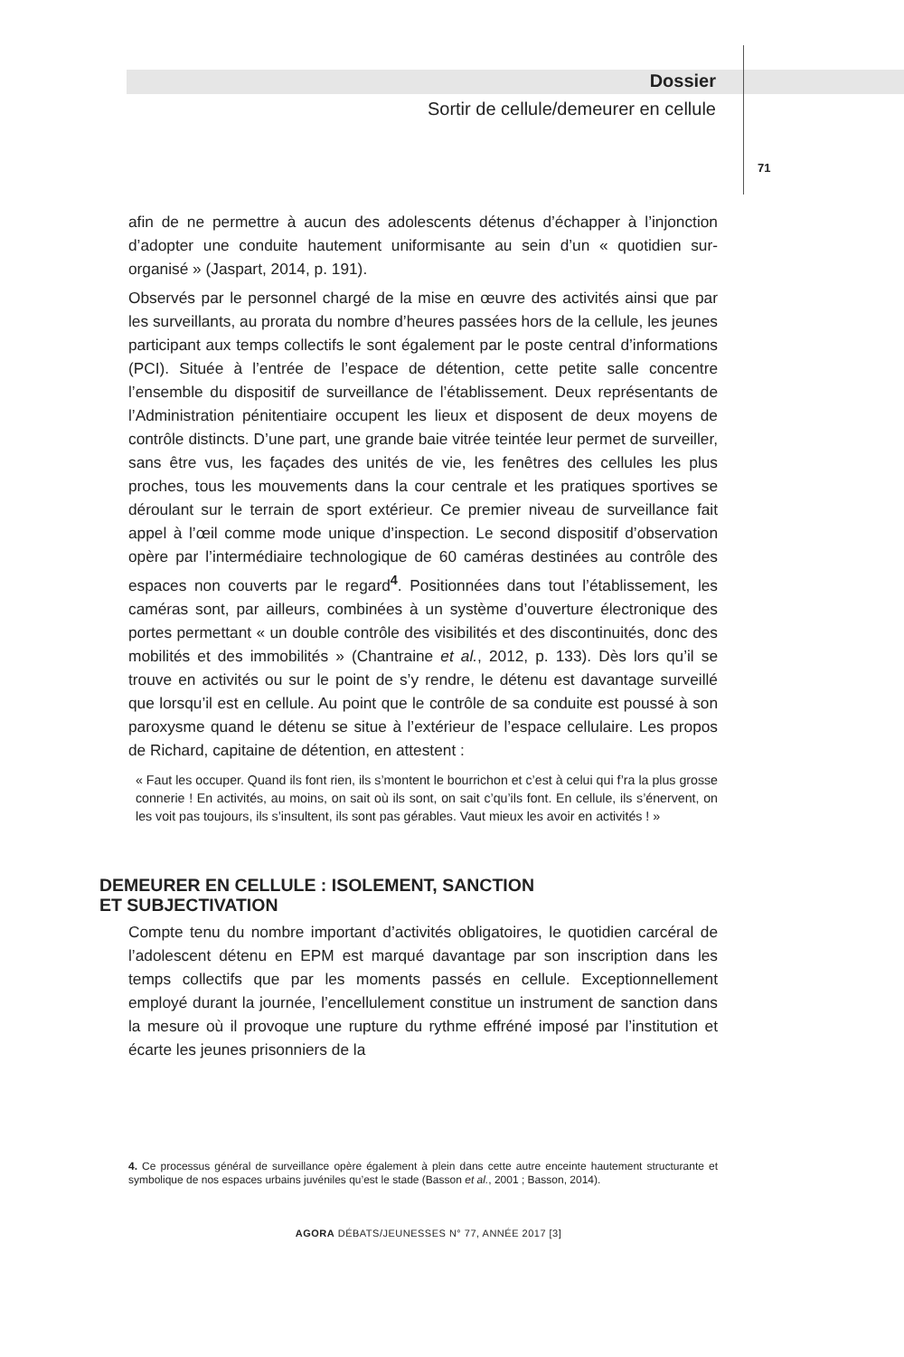Dossier
Sortir de cellule/demeurer en cellule
71
afin de ne permettre à aucun des adolescents détenus d’échapper à l’injonction d’adopter une conduite hautement uniformisante au sein d’un « quotidien sur-organisé » (Jaspart, 2014, p. 191).
Observés par le personnel chargé de la mise en œuvre des activités ainsi que par les surveillants, au prorata du nombre d’heures passées hors de la cellule, les jeunes participant aux temps collectifs le sont également par le poste central d’informations (PCI). Située à l’entrée de l’espace de détention, cette petite salle concentre l’ensemble du dispositif de surveillance de l’établissement. Deux représentants de l’Administration pénitentiaire occupent les lieux et disposent de deux moyens de contrôle distincts. D’une part, une grande baie vitrée teintée leur permet de surveiller, sans être vus, les façades des unités de vie, les fenêtres des cellules les plus proches, tous les mouvements dans la cour centrale et les pratiques sportives se déroulant sur le terrain de sport extérieur. Ce premier niveau de surveillance fait appel à l’œil comme mode unique d’inspection. Le second dispositif d’observation opère par l’intermédiaire technologique de 60 caméras destinées au contrôle des espaces non couverts par le regard<sup>4</sup>. Positionnées dans tout l’établissement, les caméras sont, par ailleurs, combinées à un système d’ouverture électronique des portes permettant « un double contrôle des visibilités et des discontinuités, donc des mobilités et des immobilités » (Chantraine et al., 2012, p. 133). Dès lors qu’il se trouve en activités ou sur le point de s’y rendre, le détenu est davantage surveillé que lorsqu’il est en cellule. Au point que le contrôle de sa conduite est poussé à son paroxysme quand le détenu se situe à l’extérieur de l’espace cellulaire. Les propos de Richard, capitaine de détention, en attestent :
« Faut les occuper. Quand ils font rien, ils s’montent le bourrichon et c’est à celui qui f’ra la plus grosse connerie ! En activités, au moins, on sait où ils sont, on sait c’qu’ils font. En cellule, ils s’énervent, on les voit pas toujours, ils s’insultent, ils sont pas gérables. Vaut mieux les avoir en activités ! »
DEMEURER EN CELLULE : ISOLEMENT, SANCTION
ET SUBJECTIVATION
Compte tenu du nombre important d’activités obligatoires, le quotidien carcéral de l’adolescent détenu en EPM est marqué davantage par son inscription dans les temps collectifs que par les moments passés en cellule. Exceptionnellement employé durant la journée, l’encellulement constitue un instrument de sanction dans la mesure où il provoque une rupture du rythme effréné imposé par l’institution et écarte les jeunes prisonniers de la
4. Ce processus général de surveillance opère également à plein dans cette autre enceinte hautement structurante et symbolique de nos espaces urbains juvéniles qu’est le stade (Basson et al., 2001 ; Basson, 2014).
AGORA DÉBATS/JEUNESSES N° 77, ANNÉE 2017 [3]